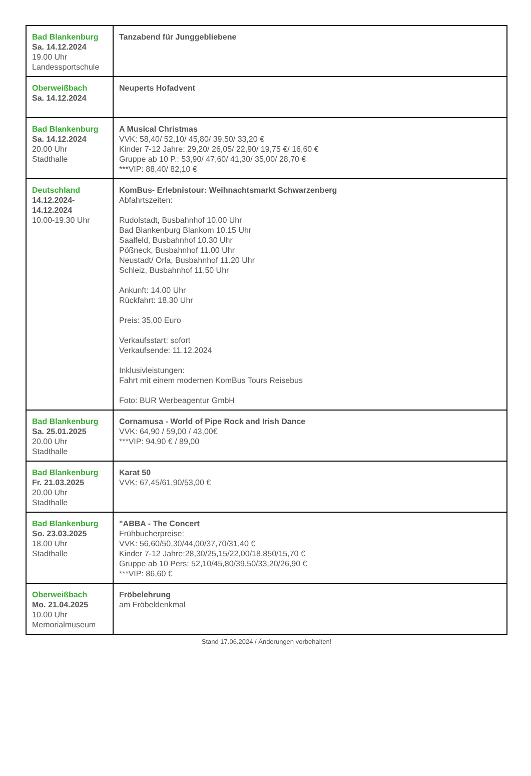| Bad Blankenburg Sa. 14.12.2024 19.00 Uhr Landessportschule | Tanzabend für Junggebliebene |
| Oberweißbach Sa. 14.12.2024 | Neuperts Hofadvent |
| Bad Blankenburg Sa. 14.12.2024 20.00 Uhr Stadthalle | A Musical Christmas VVK: 58,40/ 52,10/ 45,80/ 39,50/ 33,20 € Kinder 7-12 Jahre: 29,20/ 26,05/ 22,90/ 19,75 €/ 16,60 € Gruppe ab 10 P.: 53,90/ 47,60/ 41,30/ 35,00/ 28,70 € ***VIP: 88,40/ 82,10 € |
| Deutschland 14.12.2024- 14.12.2024 10.00-19.30 Uhr | KomBus- Erlebnistour: Weihnachtsmarkt Schwarzenberg Abfahrtszeiten: Rudolstadt, Busbahnhof 10.00 Uhr Bad Blankenburg Blankom 10.15 Uhr Saalfeld, Busbahnhof 10.30 Uhr Pößneck, Busbahnhof 11.00 Uhr Neustadt/ Orla, Busbahnhof 11.20 Uhr Schleiz, Busbahnhof 11.50 Uhr Ankunft: 14.00 Uhr Rückfahrt: 18.30 Uhr Preis: 35,00 Euro Verkaufsstart: sofort Verkaufsende: 11.12.2024 Inklusivleistungen: Fahrt mit einem modernen KomBus Tours Reisebus Foto: BUR Werbeagentur GmbH |
| Bad Blankenburg Sa. 25.01.2025 20.00 Uhr Stadthalle | Cornamusa - World of Pipe Rock and Irish Dance VVK: 64,90 / 59,00 / 43,00€ ***VIP: 94,90 € / 89,00 |
| Bad Blankenburg Fr. 21.03.2025 20.00 Uhr Stadthalle | Karat 50 VVK: 67,45/61,90/53,00 € |
| Bad Blankenburg So. 23.03.2025 18.00 Uhr Stadthalle | "ABBA - The Concert Frühbucherpreise: VVK: 56,60/50,30/44,00/37,70/31,40 € Kinder 7-12 Jahre:28,30/25,15/22,00/18,850/15,70 € Gruppe ab 10 Pers: 52,10/45,80/39,50/33,20/26,90 € ***VIP: 86,60 € |
| Oberweißbach Mo. 21.04.2025 10.00 Uhr Memorialmuseum | Fröbelehrung am Fröbeldenkmal |
Stand 17.06.2024 / Änderungen vorbehalten!